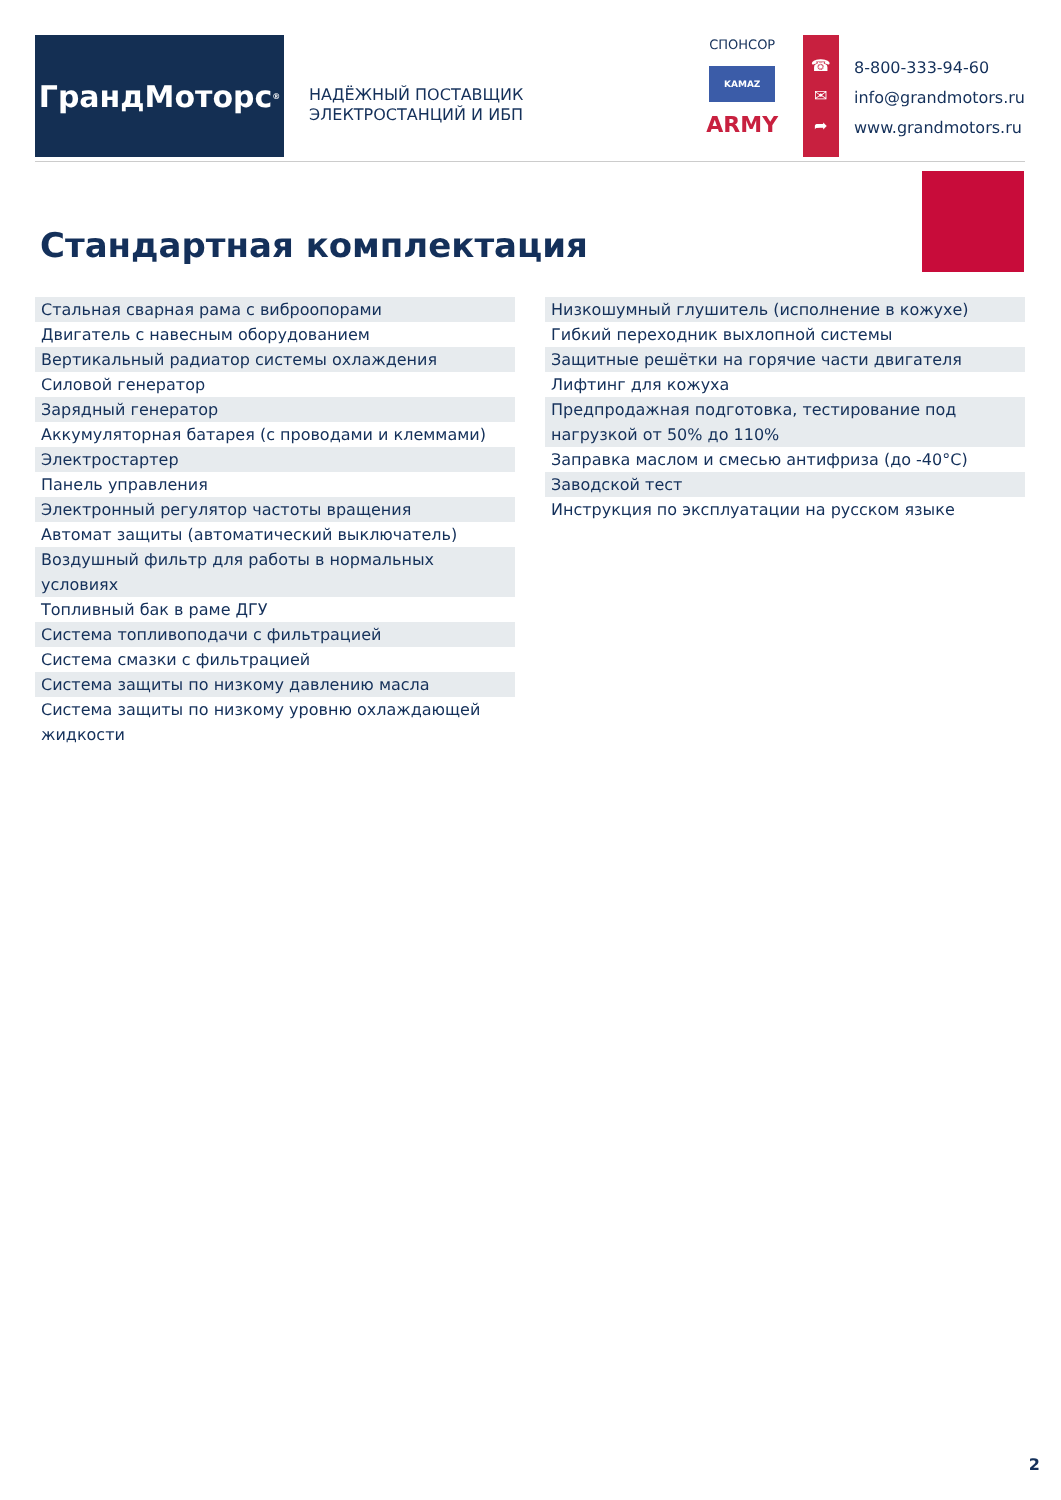ГрандМоторс<sup>®</sup>
НАДЁЖНЫЙ ПОСТАВЩИК
ЭЛЕКТРОСТАНЦИЙ И ИБП
СПОНСОР
KAMAZ
ARMY
☎
✉
➦
8-800-333-94-60
info@grandmotors.ru
www.grandmotors.ru
Стандартная комплектация
| Стальная сварная рама с виброопорами |
| Двигатель с навесным оборудованием |
| Вертикальный радиатор системы охлаждения |
| Силовой генератор |
| Зарядный генератор |
| Аккумуляторная батарея (с проводами и клеммами) |
| Электростартер |
| Панель управления |
| Электронный регулятор частоты вращения |
| Автомат защиты (автоматический выключатель) |
| Воздушный фильтр для работы в нормальных условиях |
| Топливный бак в раме ДГУ |
| Система топливоподачи с фильтрацией |
| Система смазки с фильтрацией |
| Система защиты по низкому давлению масла |
| Система защиты по низкому уровню охлаждающей жидкости |
| Низкошумный глушитель (исполнение в кожухе) |
| Гибкий переходник выхлопной системы |
| Защитные решётки на горячие части двигателя |
| Лифтинг для кожуха |
| Предпродажная подготовка, тестирование под нагрузкой от 50% до 110% |
| Заправка маслом и смесью антифриза (до -40°С) |
| Заводской тест |
| Инструкция по эксплуатации на русском языке |
2